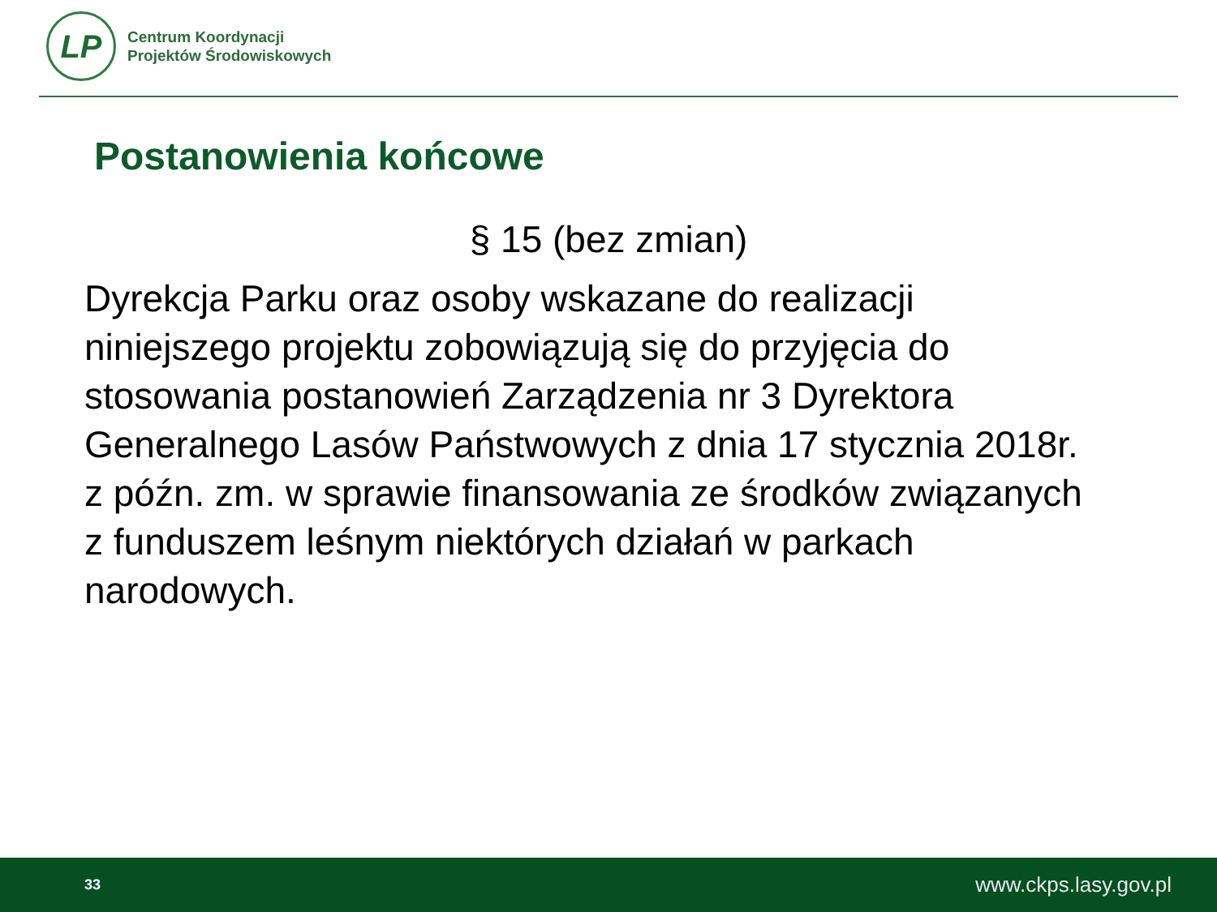LP
Centrum Koordynacji
Projektów Środowiskowych
Postanowienia końcowe
§ 15 (bez zmian)
Dyrekcja Parku oraz osoby wskazane do realizacji niniejszego projektu zobowiązują się do przyjęcia do stosowania postanowień Zarządzenia nr 3 Dyrektora Generalnego Lasów Państwowych z dnia 17 stycznia 2018r. z późn. zm. w sprawie finansowania ze środków związanych z funduszem leśnym niektórych działań w parkach narodowych.
33 www.ckps.lasy.gov.pl